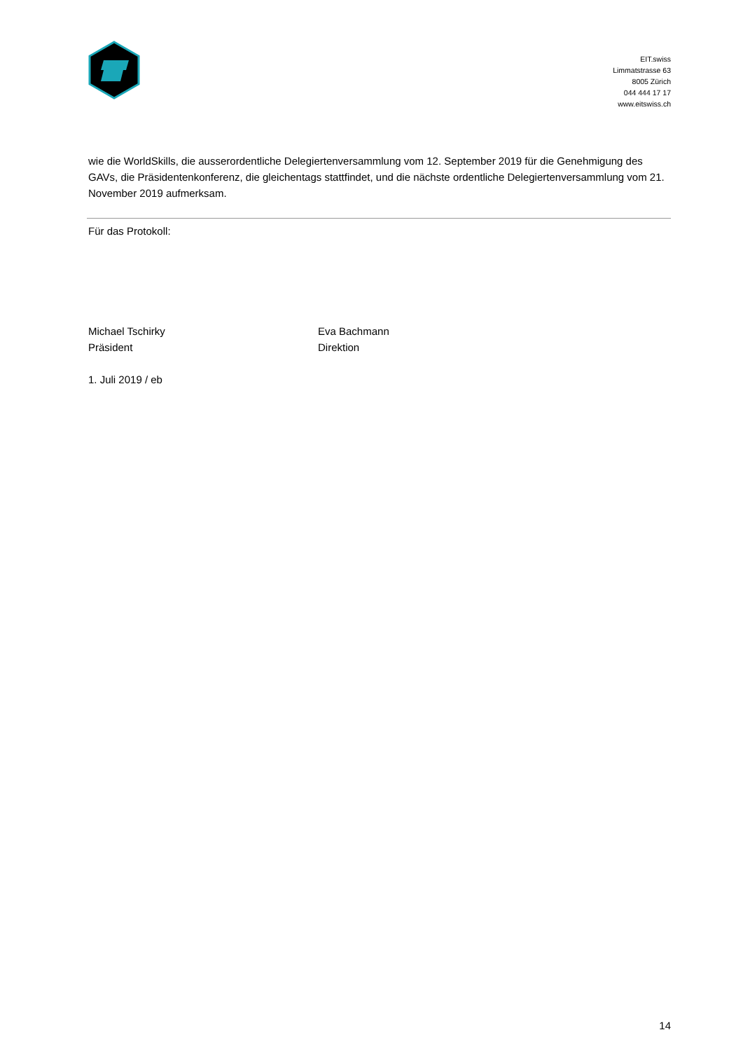EIT.swiss
Limmatstrasse 63
8005 Zürich
044 444 17 17
www.eitswiss.ch
wie die WorldSkills, die ausserordentliche Delegiertenversammlung vom 12. September 2019 für die Genehmigung des GAVs, die Präsidentenkonferenz, die gleichentags stattfindet, und die nächste ordentliche Delegiertenversammlung vom 21. November 2019 aufmerksam.
Für das Protokoll:
Michael Tschirky
Präsident
Eva Bachmann
Direktion
1. Juli 2019 / eb
14